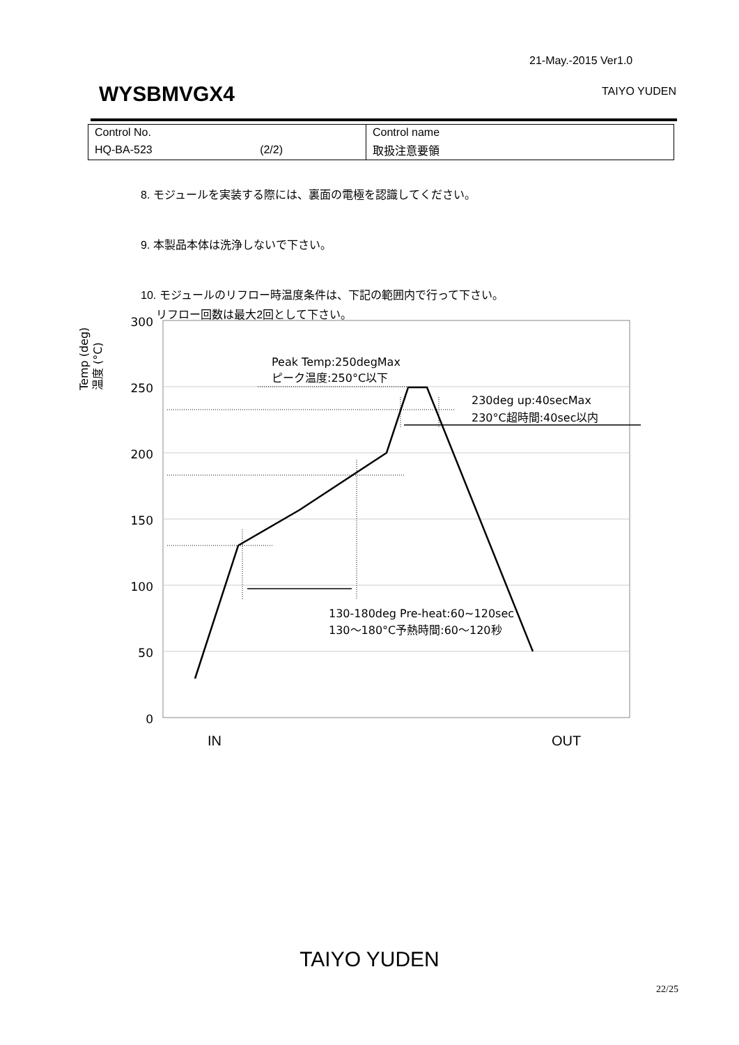21-May.-2015 Ver1.0
WYSBMVGX4 TAIYO YUDEN
| Control No. | Control name |
| HQ-BA-523 (2/2) | 取扱注意要領 |
8. モジュールを実装する際には、裏面の電極を認識してください。
9. 本製品本体は洗浄しないで下さい。
10. モジュールのリフロー時温度条件は、下記の範囲内で行って下さい。
リフロー回数は最大2回として下さい。
Temp (deg)
温度 (°C)
300
250
200
150
100
50
0
Peak Temp:250degMax
ピーク温度:250°C以下
230deg up:40secMax
230°C超時間:40sec以内
130-180deg Pre-heat:60~120sec
130～180°C予熱時間:60～120秒
IN
OUT
TAIYO YUDEN
22/25